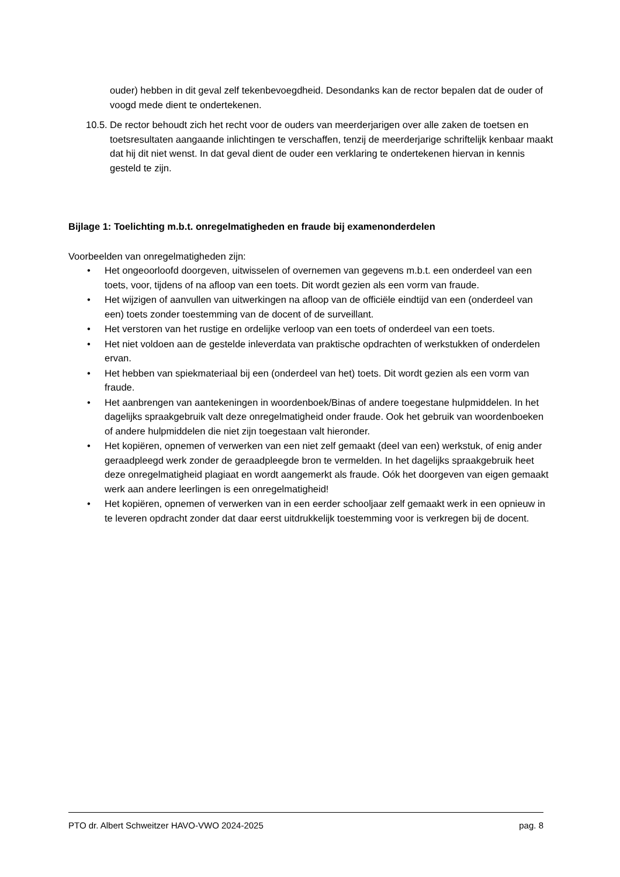ouder) hebben in dit geval zelf tekenbevoegdheid. Desondanks kan de rector bepalen dat de ouder of voogd mede dient te ondertekenen.
10.5. De rector behoudt zich het recht voor de ouders van meerderjarigen over alle zaken de toetsen en toetsresultaten aangaande inlichtingen te verschaffen, tenzij de meerderjarige schriftelijk kenbaar maakt dat hij dit niet wenst. In dat geval dient de ouder een verklaring te ondertekenen hiervan in kennis gesteld te zijn.
Bijlage 1: Toelichting m.b.t. onregelmatigheden en fraude bij examenonderdelen
Voorbeelden van onregelmatigheden zijn:
• Het ongeoorloofd doorgeven, uitwisselen of overnemen van gegevens m.b.t. een onderdeel van een toets, voor, tijdens of na afloop van een toets. Dit wordt gezien als een vorm van fraude.
• Het wijzigen of aanvullen van uitwerkingen na afloop van de officiële eindtijd van een (onderdeel van een) toets zonder toestemming van de docent of de surveillant.
• Het verstoren van het rustige en ordelijke verloop van een toets of onderdeel van een toets.
• Het niet voldoen aan de gestelde inleverdata van praktische opdrachten of werkstukken of onderdelen ervan.
• Het hebben van spiekmateriaal bij een (onderdeel van het) toets. Dit wordt gezien als een vorm van fraude.
• Het aanbrengen van aantekeningen in woordenboek/Binas of andere toegestane hulpmiddelen. In het dagelijks spraakgebruik valt deze onregelmatigheid onder fraude. Ook het gebruik van woordenboeken of andere hulpmiddelen die niet zijn toegestaan valt hieronder.
• Het kopiëren, opnemen of verwerken van een niet zelf gemaakt (deel van een) werkstuk, of enig ander geraadpleegd werk zonder de geraadpleegde bron te vermelden. In het dagelijks spraakgebruik heet deze onregelmatigheid plagiaat en wordt aangemerkt als fraude. Oók het doorgeven van eigen gemaakt werk aan andere leerlingen is een onregelmatigheid!
• Het kopiëren, opnemen of verwerken van in een eerder schooljaar zelf gemaakt werk in een opnieuw in te leveren opdracht zonder dat daar eerst uitdrukkelijk toestemming voor is verkregen bij de docent.
PTO dr. Albert Schweitzer HAVO-VWO 2024-2025 pag. 8